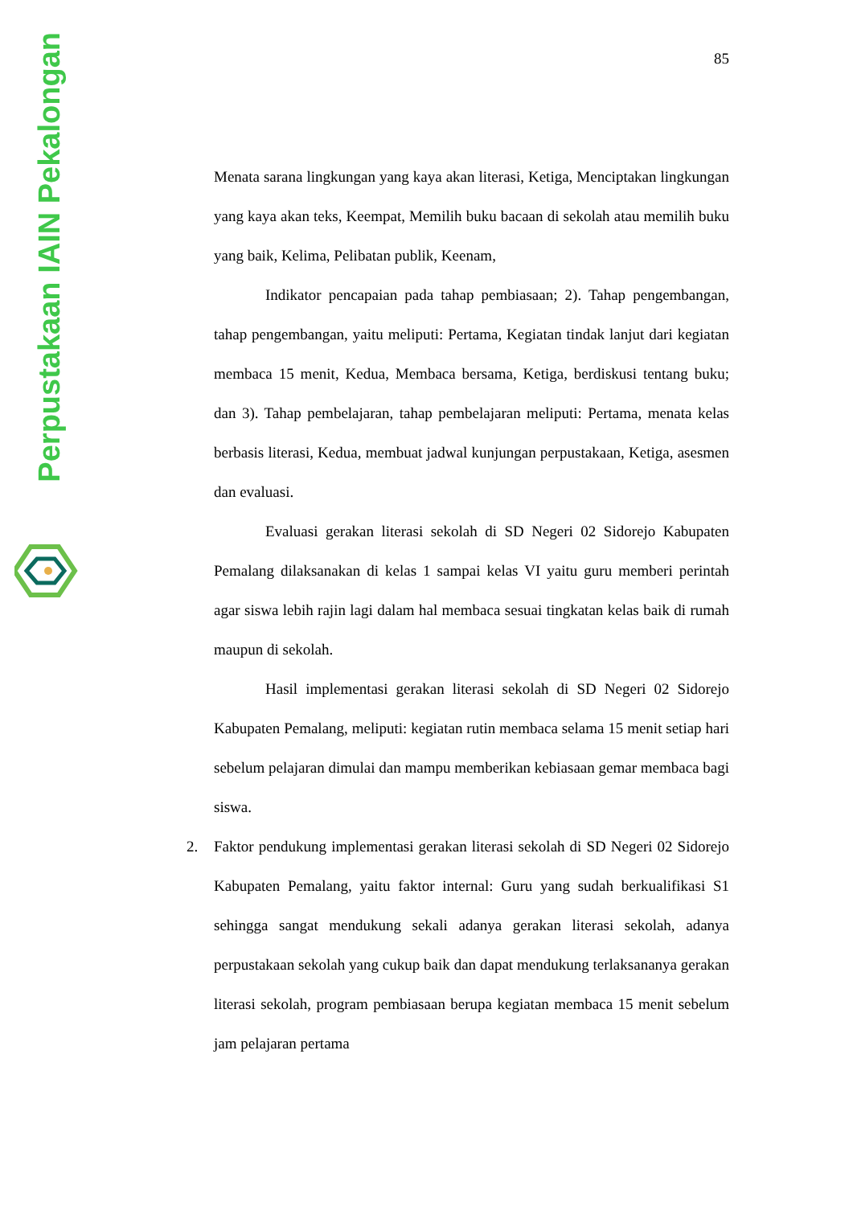Perpustakaan IAIN Pekalongan
85
Menata sarana lingkungan yang kaya akan literasi, Ketiga, Menciptakan lingkungan yang kaya akan teks, Keempat, Memilih buku bacaan di sekolah atau memilih buku yang baik, Kelima, Pelibatan publik, Keenam,
Indikator pencapaian pada tahap pembiasaan; 2). Tahap pengembangan, tahap pengembangan, yaitu meliputi: Pertama, Kegiatan tindak lanjut dari kegiatan membaca 15 menit, Kedua, Membaca bersama, Ketiga, berdiskusi tentang buku; dan 3). Tahap pembelajaran, tahap pembelajaran meliputi: Pertama, menata kelas berbasis literasi, Kedua, membuat jadwal kunjungan perpustakaan, Ketiga, asesmen dan evaluasi.
Evaluasi gerakan literasi sekolah di SD Negeri 02 Sidorejo Kabupaten Pemalang dilaksanakan di kelas 1 sampai kelas VI yaitu guru memberi perintah agar siswa lebih rajin lagi dalam hal membaca sesuai tingkatan kelas baik di rumah maupun di sekolah.
Hasil implementasi gerakan literasi sekolah di SD Negeri 02 Sidorejo Kabupaten Pemalang, meliputi: kegiatan rutin membaca selama 15 menit setiap hari sebelum pelajaran dimulai dan mampu memberikan kebiasaan gemar membaca bagi siswa.
2. Faktor pendukung implementasi gerakan literasi sekolah di SD Negeri 02 Sidorejo Kabupaten Pemalang, yaitu faktor internal: Guru yang sudah berkualifikasi S1 sehingga sangat mendukung sekali adanya gerakan literasi sekolah, adanya perpustakaan sekolah yang cukup baik dan dapat mendukung terlaksananya gerakan literasi sekolah, program pembiasaan berupa kegiatan membaca 15 menit sebelum jam pelajaran pertama